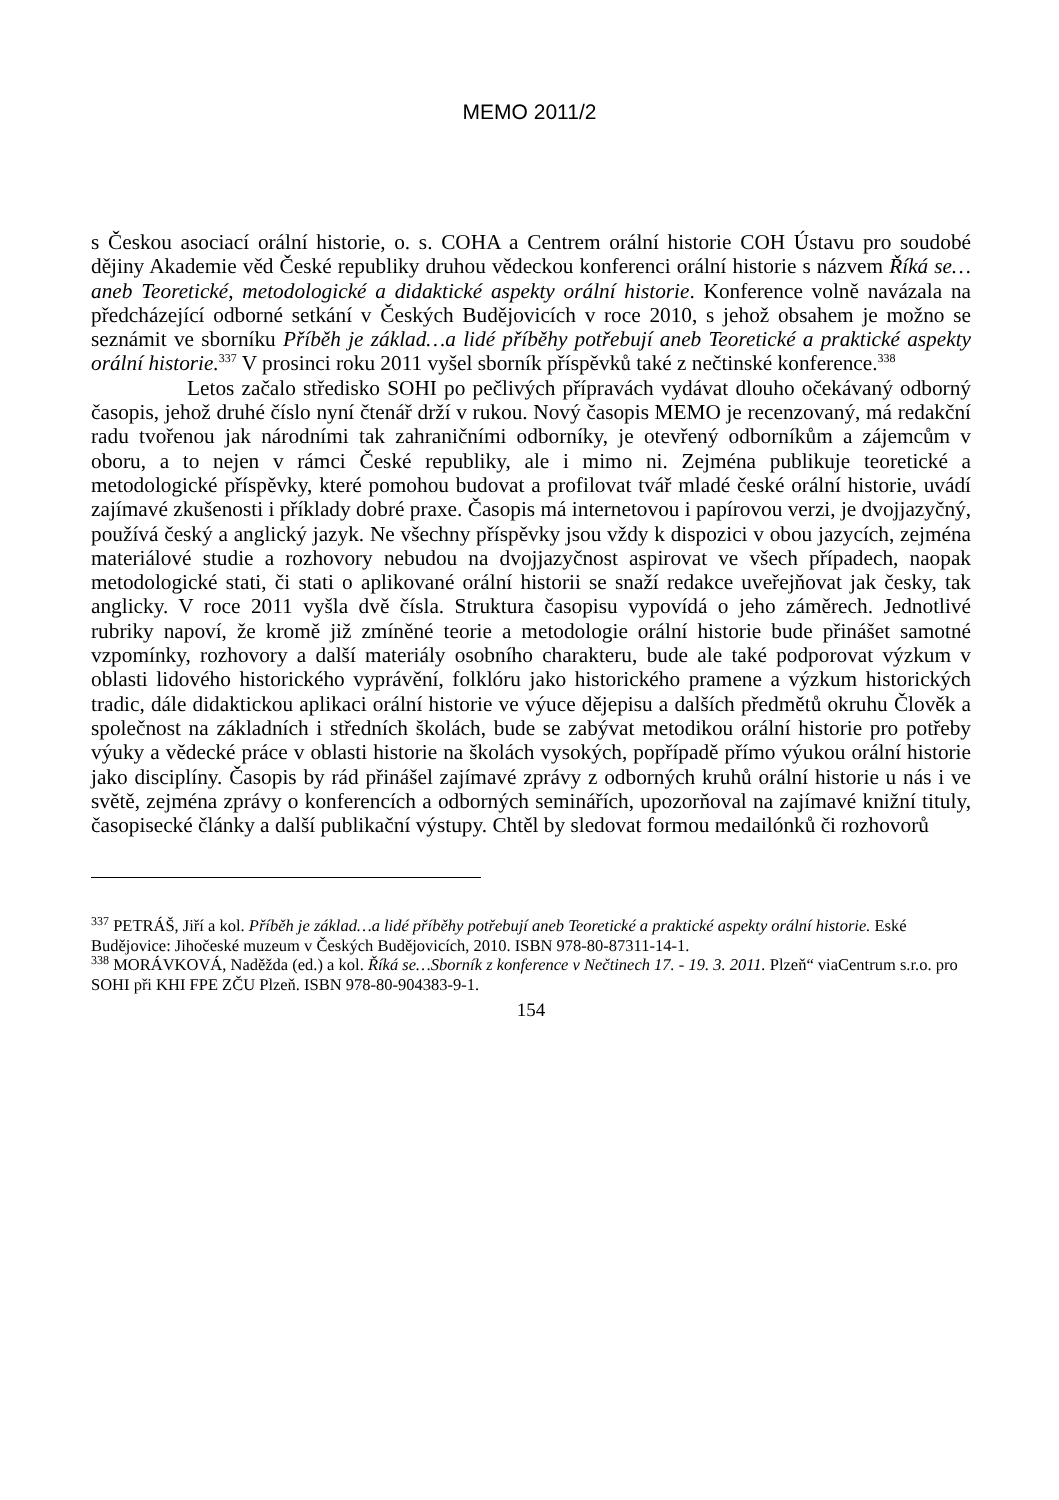MEMO 2011/2
s Českou asociací orální historie, o. s. COHA a Centrem orální historie COH Ústavu pro soudobé dějiny Akademie věd České republiky druhou vědeckou konferenci orální historie s názvem Říká se…aneb Teoretické, metodologické a didaktické aspekty orální historie. Konference volně navázala na předcházející odborné setkání v Českých Budějovicích v roce 2010, s jehož obsahem je možno se seznámit ve sborníku Příběh je základ…a lidé příběhy potřebují aneb Teoretické a praktické aspekty orální historie.<sup>337</sup> V prosinci roku 2011 vyšel sborník příspěvků také z nečtinské konference.<sup>338</sup>
Letos začalo středisko SOHI po pečlivých přípravách vydávat dlouho očekávaný odborný časopis, jehož druhé číslo nyní čtenář drží v rukou. Nový časopis MEMO je recenzovaný, má redakční radu tvořenou jak národními tak zahraničními odborníky, je otevřený odborníkům a zájemcům v oboru, a to nejen v rámci České republiky, ale i mimo ni. Zejména publikuje teoretické a metodologické příspěvky, které pomohou budovat a profilovat tvář mladé české orální historie, uvádí zajímavé zkušenosti i příklady dobré praxe. Časopis má internetovou i papírovou verzi, je dvojjazyčný, používá český a anglický jazyk. Ne všechny příspěvky jsou vždy k dispozici v obou jazycích, zejména materiálové studie a rozhovory nebudou na dvojjazyčnost aspirovat ve všech případech, naopak metodologické stati, či stati o aplikované orální historii se snaží redakce uveřejňovat jak česky, tak anglicky. V roce 2011 vyšla dvě čísla. Struktura časopisu vypovídá o jeho záměrech. Jednotlivé rubriky napoví, že kromě již zmíněné teorie a metodologie orální historie bude přinášet samotné vzpomínky, rozhovory a další materiály osobního charakteru, bude ale také podporovat výzkum v oblasti lidového historického vyprávění, folklóru jako historického pramene a výzkum historických tradic, dále didaktickou aplikaci orální historie ve výuce dějepisu a dalších předmětů okruhu Člověk a společnost na základních i středních školách, bude se zabývat metodikou orální historie pro potřeby výuky a vědecké práce v oblasti historie na školách vysokých, popřípadě přímo výukou orální historie jako disciplíny. Časopis by rád přinášel zajímavé zprávy z odborných kruhů orální historie u nás i ve světě, zejména zprávy o konferencích a odborných seminářích, upozorňoval na zajímavé knižní tituly, časopisecké články a další publikační výstupy. Chtěl by sledovat formou medailónků či rozhovorů
<sup>337</sup> PETRÁŠ, Jiří a kol. Příběh je základ…a lidé příběhy potřebují aneb Teoretické a praktické aspekty orální historie. Eské Budějovice: Jihočeské muzeum v Českých Budějovicích, 2010. ISBN 978-80-87311-14-1.
<sup>338</sup> MORÁVKOVÁ, Naděžda (ed.) a kol. Říká se…Sborník z konference v Nečtinech 17. - 19. 3. 2011. Plzeň“ viaCentrum s.r.o. pro SOHI při KHI FPE ZČU Plzeň. ISBN 978-80-904383-9-1.
154